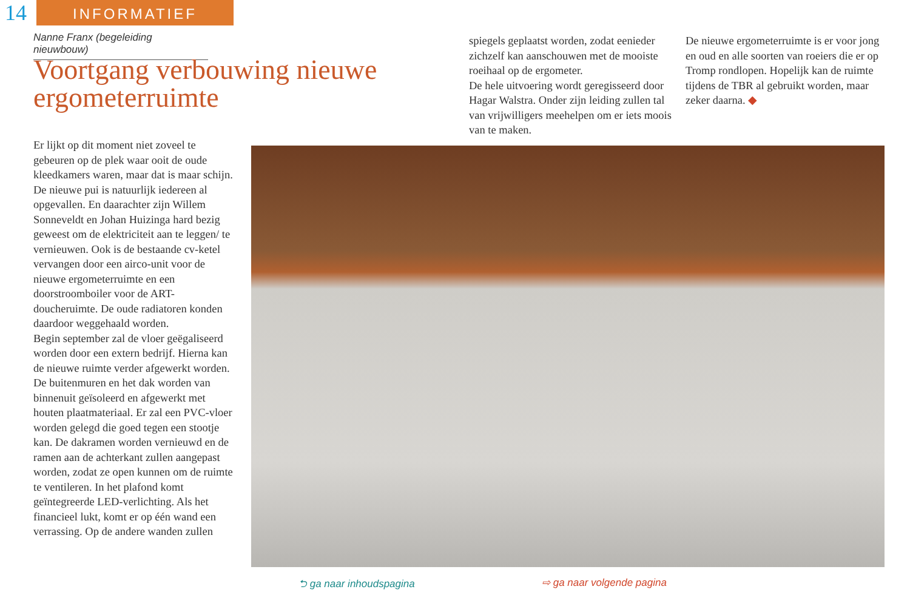14
INFORMATIEF
Nanne Franx (begeleiding nieuwbouw)
Voortgang verbouwing nieuwe ergometerruimte
Er lijkt op dit moment niet zoveel te gebeuren op de plek waar ooit de oude kleedkamers waren, maar dat is maar schijn.
De nieuwe pui is natuurlijk iedereen al opgevallen. En daarachter zijn Willem Sonneveldt en Johan Huizinga hard bezig geweest om de elektriciteit aan te leggen/ te vernieuwen. Ook is de bestaande cv-ketel vervangen door een airco-unit voor de nieuwe ergometerruimte en een doorstroomboiler voor de ART-doucheruimte. De oude radiatoren konden daardoor weggehaald worden.
Begin september zal de vloer geëgaliseerd worden door een extern bedrijf. Hierna kan de nieuwe ruimte verder afgewerkt worden. De buitenmuren en het dak worden van binnenuit geïsoleerd en afgewerkt met houten plaatmateriaal. Er zal een PVC-vloer worden gelegd die goed tegen een stootje kan. De dakramen worden vernieuwd en de ramen aan de achterkant zullen aangepast worden, zodat ze open kunnen om de ruimte te ventileren. In het plafond komt geïntegreerde LED-verlichting. Als het financieel lukt, komt er op één wand een verrassing. Op de andere wanden zullen
spiegels geplaatst worden, zodat eenieder zichzelf kan aanschouwen met de mooiste roeihaal op de ergometer.
De hele uitvoering wordt geregisseerd door Hagar Walstra. Onder zijn leiding zullen tal van vrijwilligers meehelpen om er iets moois van te maken.
De nieuwe ergometerruimte is er voor jong en oud en alle soorten van roeiers die er op Tromp rondlopen. Hopelijk kan de ruimte tijdens de TBR al gebruikt worden, maar zeker daarna. ◆
⮌ ga naar inhoudspagina ⇨ ga naar volgende pagina